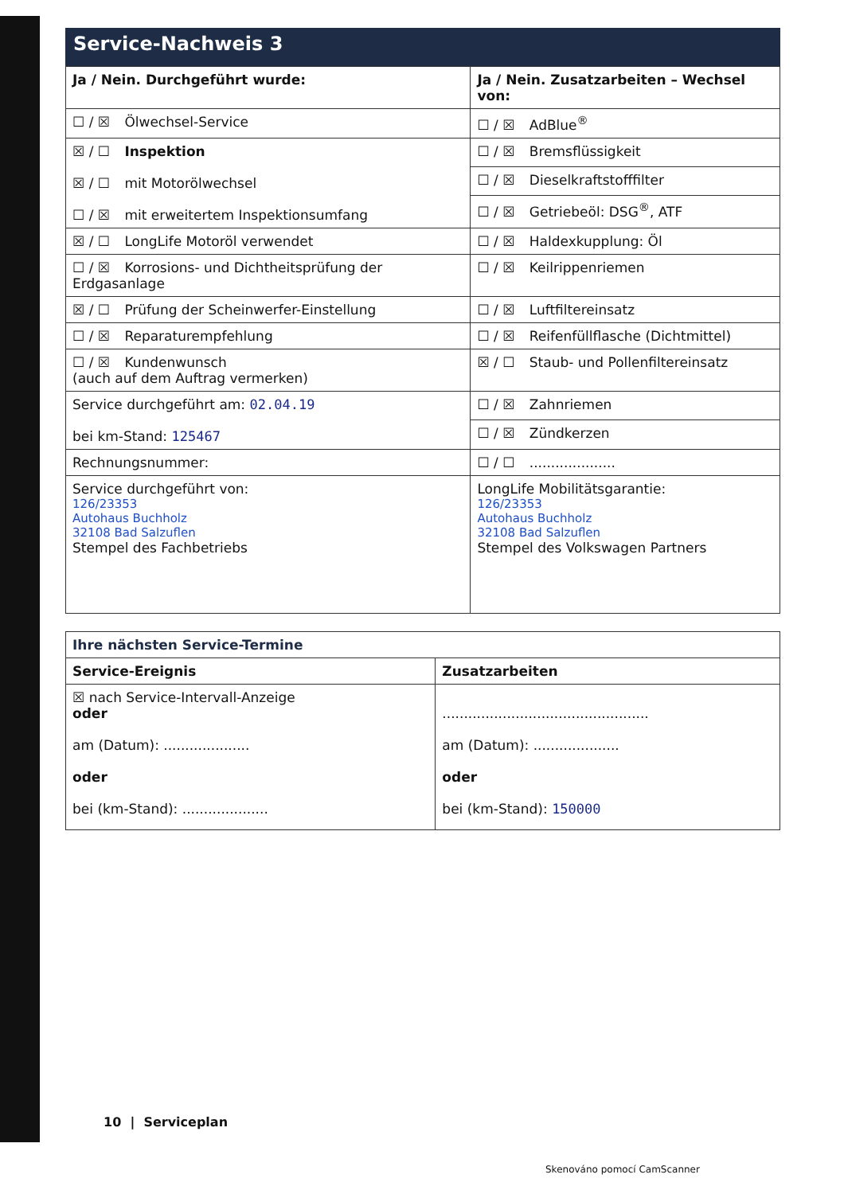Service-Nachweis 3
| Ja / Nein. Durchgeführt wurde: | Ja / Nein. Zusatzarbeiten – Wechsel von: |
| --- | --- |
| ☐ / ☒ Ölwechsel-Service | ☐ / ☒ AdBlue<sup>®</sup> |
| ☒ / ☐ Inspektion ☒ / ☐ mit Motorölwechsel ☐ / ☒ mit erweitertem Inspektionsumfang | ☐ / ☒ Bremsflüssigkeit |
| | ☐ / ☒ Dieselkraftstofffilter |
| | ☐ / ☒ Getriebeöl: DSG<sup>®</sup>, ATF |
| ☒ / ☐ LongLife Motoröl verwendet | ☐ / ☒ Haldexkupplung: Öl |
| ☐ / ☒ Korrosions- und Dichtheitsprüfung der Erdgasanlage | ☐ / ☒ Keilrippenriemen |
| ☒ / ☐ Prüfung der Scheinwerfer-Einstellung | ☐ / ☒ Luftfiltereinsatz |
| ☐ / ☒ Reparaturempfehlung | ☐ / ☒ Reifenfüllflasche (Dichtmittel) |
| ☐ / ☒ Kundenwunsch (auch auf dem Auftrag vermerken) | ☒ / ☐ Staub- und Pollenfiltereinsatz |
| Service durchgeführt am: 02.04.19 bei km-Stand: 125467 | ☐ / ☒ Zahnriemen |
| | ☐ / ☒ Zündkerzen |
| Rechnungsnummer: | ☐ / ☐ .................... |
| Service durchgeführt von: 126/23353 Autohaus Buchholz 32108 Bad Salzuflen Stempel des Fachbetriebs | LongLife Mobilitätsgarantie: 126/23353 Autohaus Buchholz 32108 Bad Salzuflen Stempel des Volkswagen Partners |
| Ihre nächsten Service-Termine | |
| --- | --- |
| Service-Ereignis | Zusatzarbeiten |
| ☒ nach Service-Intervall-Anzeige oder am (Datum): .................... oder bei (km-Stand): .................... | ................................................ am (Datum): .................... oder bei (km-Stand): 150000 |
10 | Serviceplan
Skenováno pomocí CamScanner